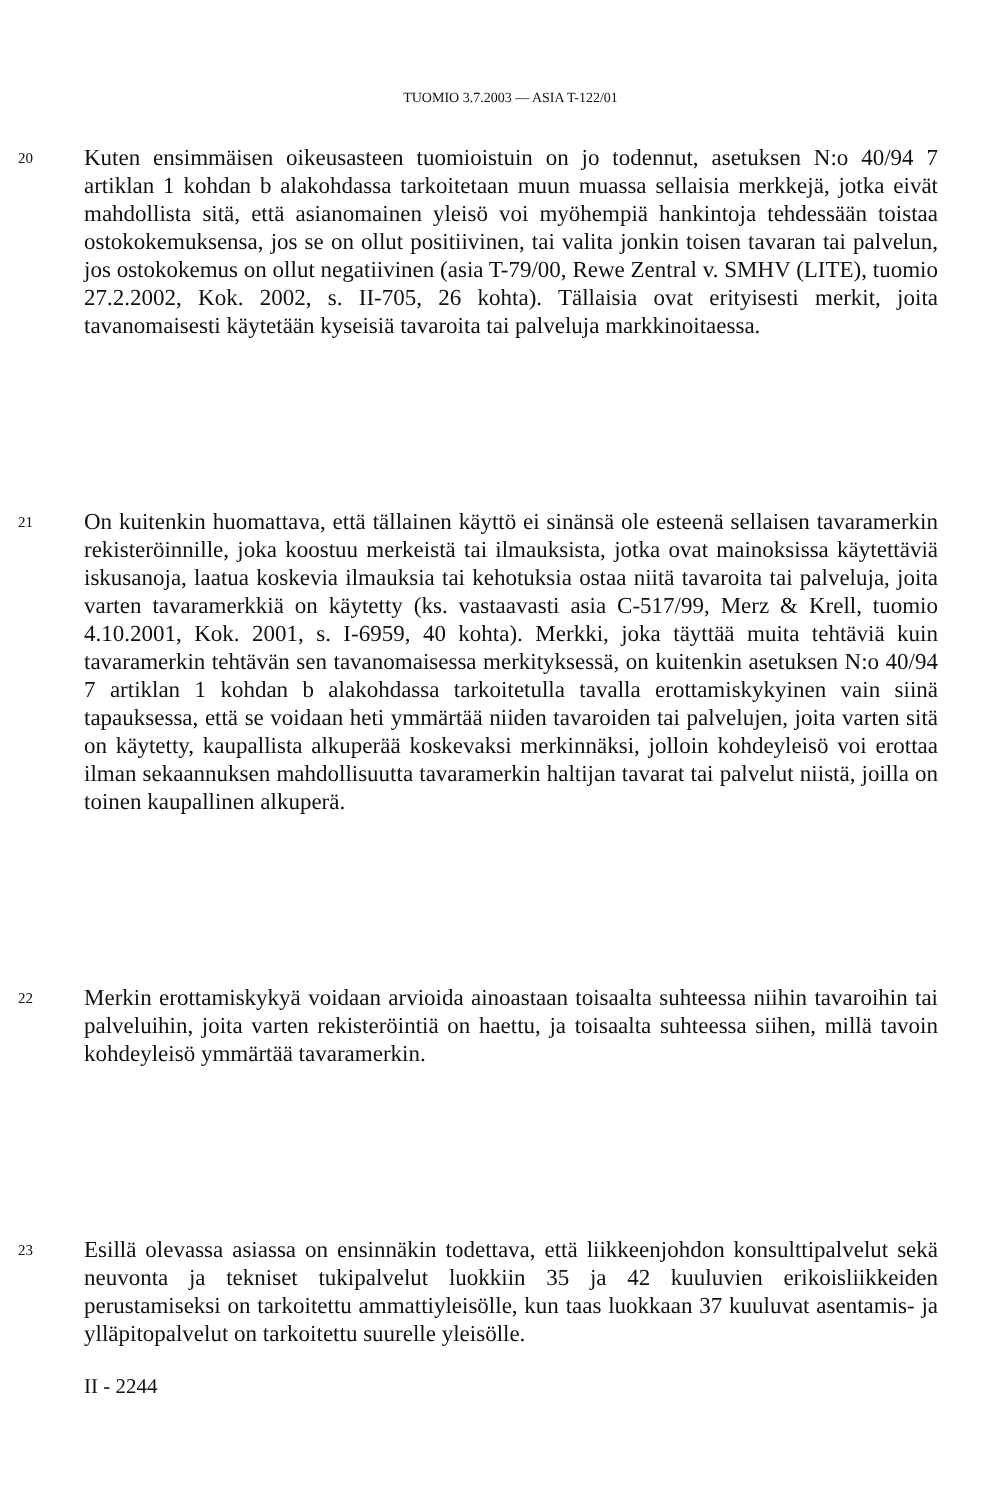TUOMIO 3.7.2003 — ASIA T-122/01
20
Kuten ensimmäisen oikeusasteen tuomioistuin on jo todennut, asetuksen N:o 40/94 7 artiklan 1 kohdan b alakohdassa tarkoitetaan muun muassa sellaisia merkkejä, jotka eivät mahdollista sitä, että asianomainen yleisö voi myöhempiä hankintoja tehdessään toistaa ostokokemuksensa, jos se on ollut positiivinen, tai valita jonkin toisen tavaran tai palvelun, jos ostokokemus on ollut negatiivinen (asia T-79/00, Rewe Zentral v. SMHV (LITE), tuomio 27.2.2002, Kok. 2002, s. II-705, 26 kohta). Tällaisia ovat erityisesti merkit, joita tavanomaisesti käytetään kyseisiä tavaroita tai palveluja markkinoitaessa.
21
On kuitenkin huomattava, että tällainen käyttö ei sinänsä ole esteenä sellaisen tavaramerkin rekisteröinnille, joka koostuu merkeistä tai ilmauksista, jotka ovat mainoksissa käytettäviä iskusanoja, laatua koskevia ilmauksia tai kehotuksia ostaa niitä tavaroita tai palveluja, joita varten tavaramerkkiä on käytetty (ks. vastaavasti asia C-517/99, Merz & Krell, tuomio 4.10.2001, Kok. 2001, s. I-6959, 40 kohta). Merkki, joka täyttää muita tehtäviä kuin tavaramerkin tehtävän sen tavanomaisessa merkityksessä, on kuitenkin asetuksen N:o 40/94 7 artiklan 1 kohdan b alakohdassa tarkoitetulla tavalla erottamiskykyinen vain siinä tapauksessa, että se voidaan heti ymmärtää niiden tavaroiden tai palvelujen, joita varten sitä on käytetty, kaupallista alkuperää koskevaksi merkinnäksi, jolloin kohdeyleisö voi erottaa ilman sekaannuksen mahdollisuutta tavaramerkin haltijan tavarat tai palvelut niistä, joilla on toinen kaupallinen alkuperä.
22
Merkin erottamiskykyä voidaan arvioida ainoastaan toisaalta suhteessa niihin tavaroihin tai palveluihin, joita varten rekisteröintiä on haettu, ja toisaalta suhteessa siihen, millä tavoin kohdeyleisö ymmärtää tavaramerkin.
23
Esillä olevassa asiassa on ensinnäkin todettava, että liikkeenjohdon konsulttipalvelut sekä neuvonta ja tekniset tukipalvelut luokkiin 35 ja 42 kuuluvien erikoisliikkeiden perustamiseksi on tarkoitettu ammattiyleisölle, kun taas luokkaan 37 kuuluvat asentamis- ja ylläpitopalvelut on tarkoitettu suurelle yleisölle.
II - 2244